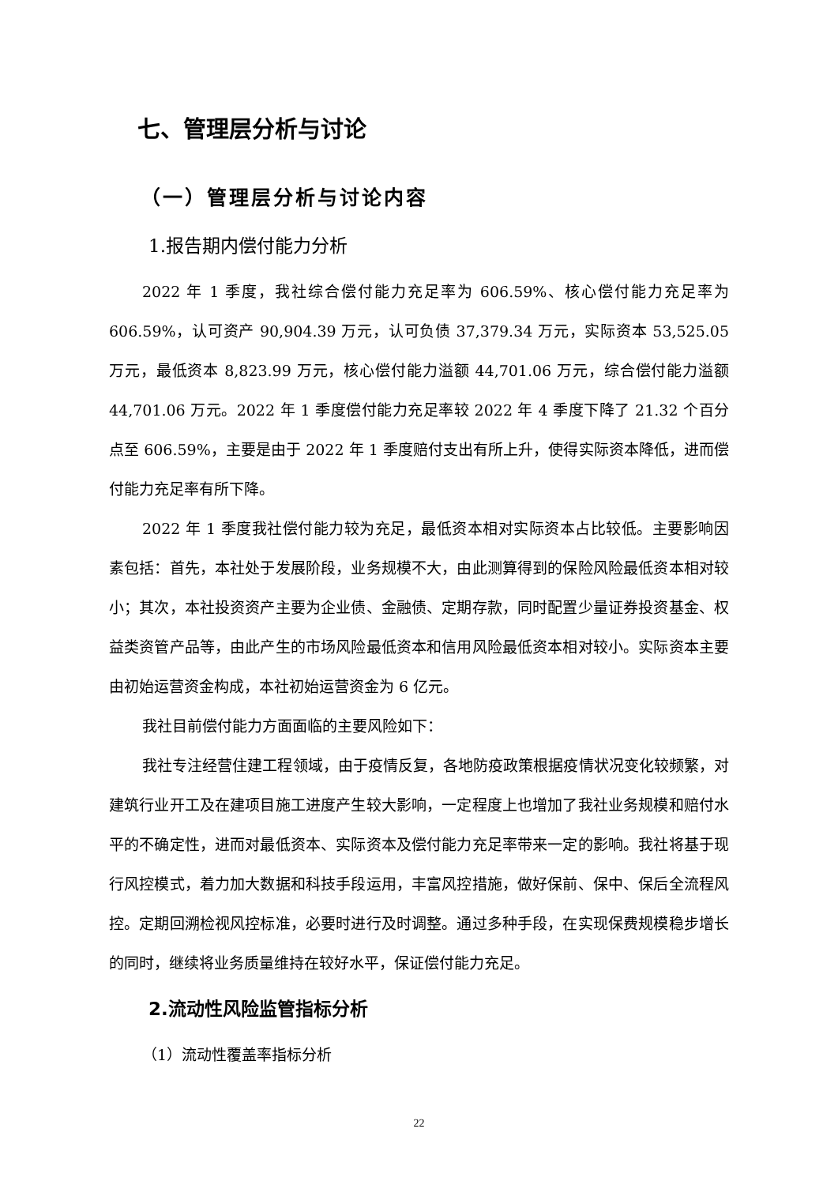七、管理层分析与讨论
（一）管理层分析与讨论内容
1.报告期内偿付能力分析
2022 年 1 季度，我社综合偿付能力充足率为 606.59%、核心偿付能力充足率为 606.59%，认可资产 90,904.39 万元，认可负债 37,379.34 万元，实际资本 53,525.05 万元，最低资本 8,823.99 万元，核心偿付能力溢额 44,701.06 万元，综合偿付能力溢额 44,701.06 万元。2022 年 1 季度偿付能力充足率较 2022 年 4 季度下降了 21.32 个百分点至 606.59%，主要是由于 2022 年 1 季度赔付支出有所上升，使得实际资本降低，进而偿付能力充足率有所下降。
2022 年 1 季度我社偿付能力较为充足，最低资本相对实际资本占比较低。主要影响因素包括：首先，本社处于发展阶段，业务规模不大，由此测算得到的保险风险最低资本相对较小；其次，本社投资资产主要为企业债、金融债、定期存款，同时配置少量证券投资基金、权益类资管产品等，由此产生的市场风险最低资本和信用风险最低资本相对较小。实际资本主要由初始运营资金构成，本社初始运营资金为 6 亿元。
我社目前偿付能力方面面临的主要风险如下：
我社专注经营住建工程领域，由于疫情反复，各地防疫政策根据疫情状况变化较频繁，对建筑行业开工及在建项目施工进度产生较大影响，一定程度上也增加了我社业务规模和赔付水平的不确定性，进而对最低资本、实际资本及偿付能力充足率带来一定的影响。我社将基于现行风控模式，着力加大数据和科技手段运用，丰富风控措施，做好保前、保中、保后全流程风控。定期回溯检视风控标准，必要时进行及时调整。通过多种手段，在实现保费规模稳步增长的同时，继续将业务质量维持在较好水平，保证偿付能力充足。
2.流动性风险监管指标分析
（1）流动性覆盖率指标分析
22